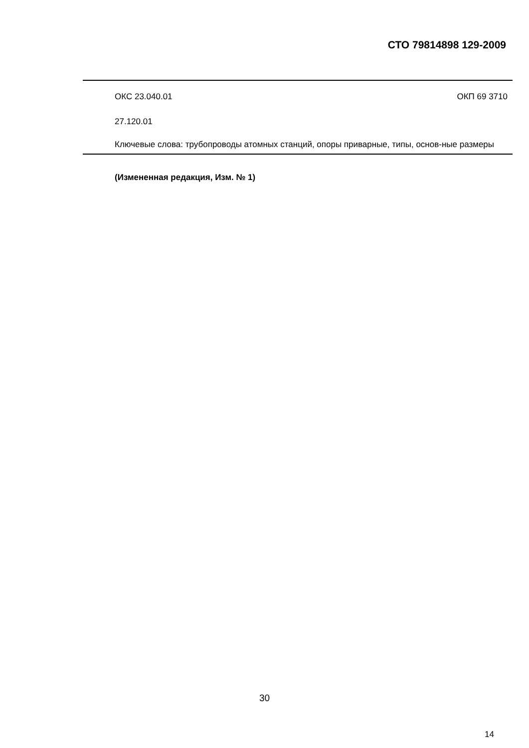СТО 79814898 129-2009
ОКС 23.040.01 ОКП 69 3710
27.120.01
Ключевые слова: трубопроводы атомных станций, опоры приварные, типы, основ-ные размеры
(Измененная редакция, Изм. № 1)
30
14